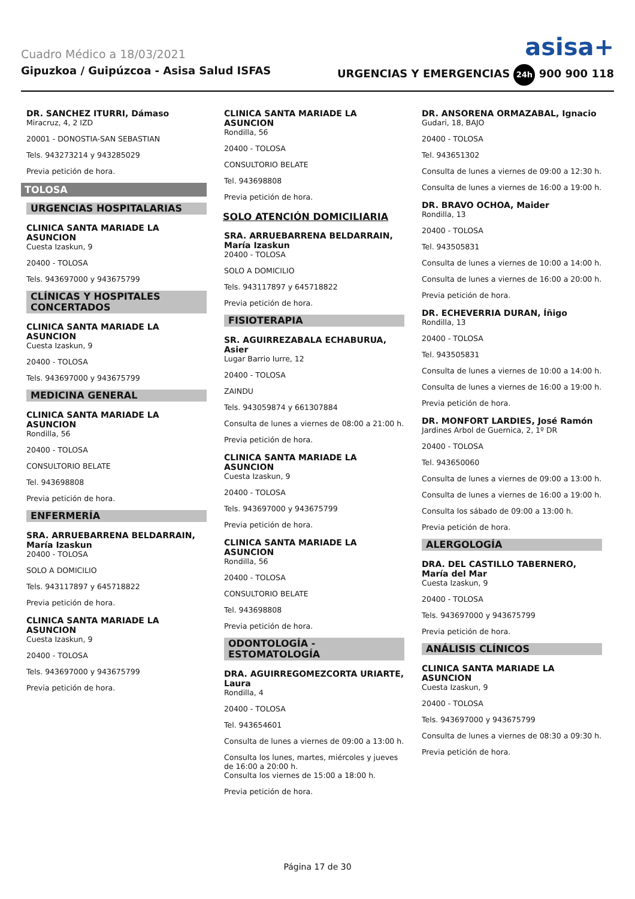Cuadro Médico a 18/03/2021 asisa+
Gipuzkoa / Guipúzcoa - Asisa Salud ISFAS URGENCIAS Y EMERGENCIAS 24h 900 900 118
DR. SANCHEZ ITURRI, Dámaso
Miracruz, 4, 2 IZD
20001 - DONOSTIA-SAN SEBASTIAN
Tels. 943273214 y 943285029
Previa petición de hora.
TOLOSA
URGENCIAS HOSPITALARIAS
CLINICA SANTA MARIADE LA ASUNCION
Cuesta Izaskun, 9
20400 - TOLOSA
Tels. 943697000 y 943675799
CLÍNICAS Y HOSPITALES CONCERTADOS
CLINICA SANTA MARIADE LA ASUNCION
Cuesta Izaskun, 9
20400 - TOLOSA
Tels. 943697000 y 943675799
MEDICINA GENERAL
CLINICA SANTA MARIADE LA ASUNCION
Rondilla, 56
20400 - TOLOSA
CONSULTORIO BELATE
Tel. 943698808
Previa petición de hora.
ENFERMERÍA
SRA. ARRUEBARRENA BELDARRAIN, María Izaskun
20400 - TOLOSA
SOLO A DOMICILIO
Tels. 943117897 y 645718822
Previa petición de hora.
CLINICA SANTA MARIADE LA ASUNCION
Cuesta Izaskun, 9
20400 - TOLOSA
Tels. 943697000 y 943675799
Previa petición de hora.
CLINICA SANTA MARIADE LA ASUNCION
Rondilla, 56
20400 - TOLOSA
CONSULTORIO BELATE
Tel. 943698808
Previa petición de hora.
SOLO ATENCIÓN DOMICILIARIA
SRA. ARRUEBARRENA BELDARRAIN, María Izaskun
20400 - TOLOSA
SOLO A DOMICILIO
Tels. 943117897 y 645718822
Previa petición de hora.
FISIOTERAPIA
SR. AGUIRREZABALA ECHABURUA, Asier
Lugar Barrio Iurre, 12
20400 - TOLOSA
ZAINDU
Tels. 943059874 y 661307884
Consulta de lunes a viernes de 08:00 a 21:00 h.
Previa petición de hora.
CLINICA SANTA MARIADE LA ASUNCION
Cuesta Izaskun, 9
20400 - TOLOSA
Tels. 943697000 y 943675799
Previa petición de hora.
CLINICA SANTA MARIADE LA ASUNCION
Rondilla, 56
20400 - TOLOSA
CONSULTORIO BELATE
Tel. 943698808
Previa petición de hora.
ODONTOLOGÍA - ESTOMATOLOGÍA
DRA. AGUIRREGOMEZCORTA URIARTE, Laura
Rondilla, 4
20400 - TOLOSA
Tel. 943654601
Consulta de lunes a viernes de 09:00 a 13:00 h.
Consulta los lunes, martes, miércoles y jueves de 16:00 a 20:00 h.
Consulta los viernes de 15:00 a 18:00 h.
Previa petición de hora.
DR. ANSORENA ORMAZABAL, Ignacio
Gudari, 18, BAJO
20400 - TOLOSA
Tel. 943651302
Consulta de lunes a viernes de 09:00 a 12:30 h.
Consulta de lunes a viernes de 16:00 a 19:00 h.
DR. BRAVO OCHOA, Maider
Rondilla, 13
20400 - TOLOSA
Tel. 943505831
Consulta de lunes a viernes de 10:00 a 14:00 h.
Consulta de lunes a viernes de 16:00 a 20:00 h.
Previa petición de hora.
DR. ECHEVERRIA DURAN, Íñigo
Rondilla, 13
20400 - TOLOSA
Tel. 943505831
Consulta de lunes a viernes de 10:00 a 14:00 h.
Consulta de lunes a viernes de 16:00 a 19:00 h.
Previa petición de hora.
DR. MONFORT LARDIES, José Ramón
Jardines Arbol de Guernica, 2, 1º DR
20400 - TOLOSA
Tel. 943650060
Consulta de lunes a viernes de 09:00 a 13:00 h.
Consulta de lunes a viernes de 16:00 a 19:00 h.
Consulta los sábado de 09:00 a 13:00 h.
Previa petición de hora.
ALERGOLOGÍA
DRA. DEL CASTILLO TABERNERO, María del Mar
Cuesta Izaskun, 9
20400 - TOLOSA
Tels. 943697000 y 943675799
Previa petición de hora.
ANÁLISIS CLÍNICOS
CLINICA SANTA MARIADE LA ASUNCION
Cuesta Izaskun, 9
20400 - TOLOSA
Tels. 943697000 y 943675799
Consulta de lunes a viernes de 08:30 a 09:30 h.
Previa petición de hora.
Página 17 de 30